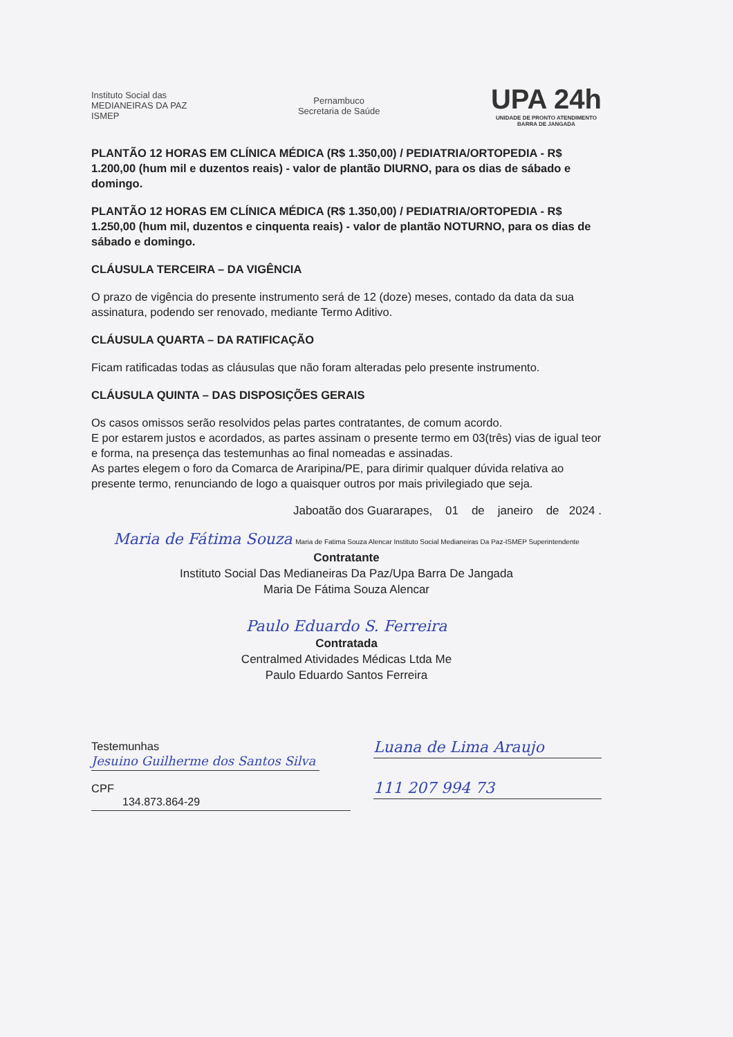Instituto Social das
MEDIANEIRAS DA PAZ
ISMEP
Pernambuco
Secretaria de Saúde
UPA 24h
UNIDADE DE PRONTO ATENDIMENTO
BARRA DE JANGADA
PLANTÃO 12 HORAS EM CLÍNICA MÉDICA (R$ 1.350,00) / PEDIATRIA/ORTOPEDIA - R$ 1.200,00 (hum mil e duzentos reais) - valor de plantão DIURNO, para os dias de sábado e domingo.
PLANTÃO 12 HORAS EM CLÍNICA MÉDICA (R$ 1.350,00) / PEDIATRIA/ORTOPEDIA - R$ 1.250,00 (hum mil, duzentos e cinquenta reais) - valor de plantão NOTURNO, para os dias de sábado e domingo.
CLÁUSULA TERCEIRA – DA VIGÊNCIA
O prazo de vigência do presente instrumento será de 12 (doze) meses, contado da data da sua assinatura, podendo ser renovado, mediante Termo Aditivo.
CLÁUSULA QUARTA – DA RATIFICAÇÃO
Ficam ratificadas todas as cláusulas que não foram alteradas pelo presente instrumento.
CLÁUSULA QUINTA – DAS DISPOSIÇÕES GERAIS
Os casos omissos serão resolvidos pelas partes contratantes, de comum acordo.
E por estarem justos e acordados, as partes assinam o presente termo em 03(três) vias de igual teor e forma, na presença das testemunhas ao final nomeadas e assinadas.
As partes elegem o foro da Comarca de Araripina/PE, para dirimir qualquer dúvida relativa ao presente termo, renunciando de logo a quaisquer outros por mais privilegiado que seja.
Jaboatão dos Guararapes, 01 de janeiro de 2024 .
Maria de Fátima Souza Maria de Fatima Souza Alencar Instituto Social Medianeiras Da Paz-ISMEP Superintendente
Contratante
Instituto Social Das Medianeiras Da Paz/Upa Barra De Jangada
Maria De Fátima Souza Alencar
Paulo Eduardo S. Ferreira
Contratada
Centralmed Atividades Médicas Ltda Me
Paulo Eduardo Santos Ferreira
Testemunhas
Jesuino Guilherme dos Santos Silva
CPF
134.873.864-29
Luana de Lima Araujo
111 207 994 73